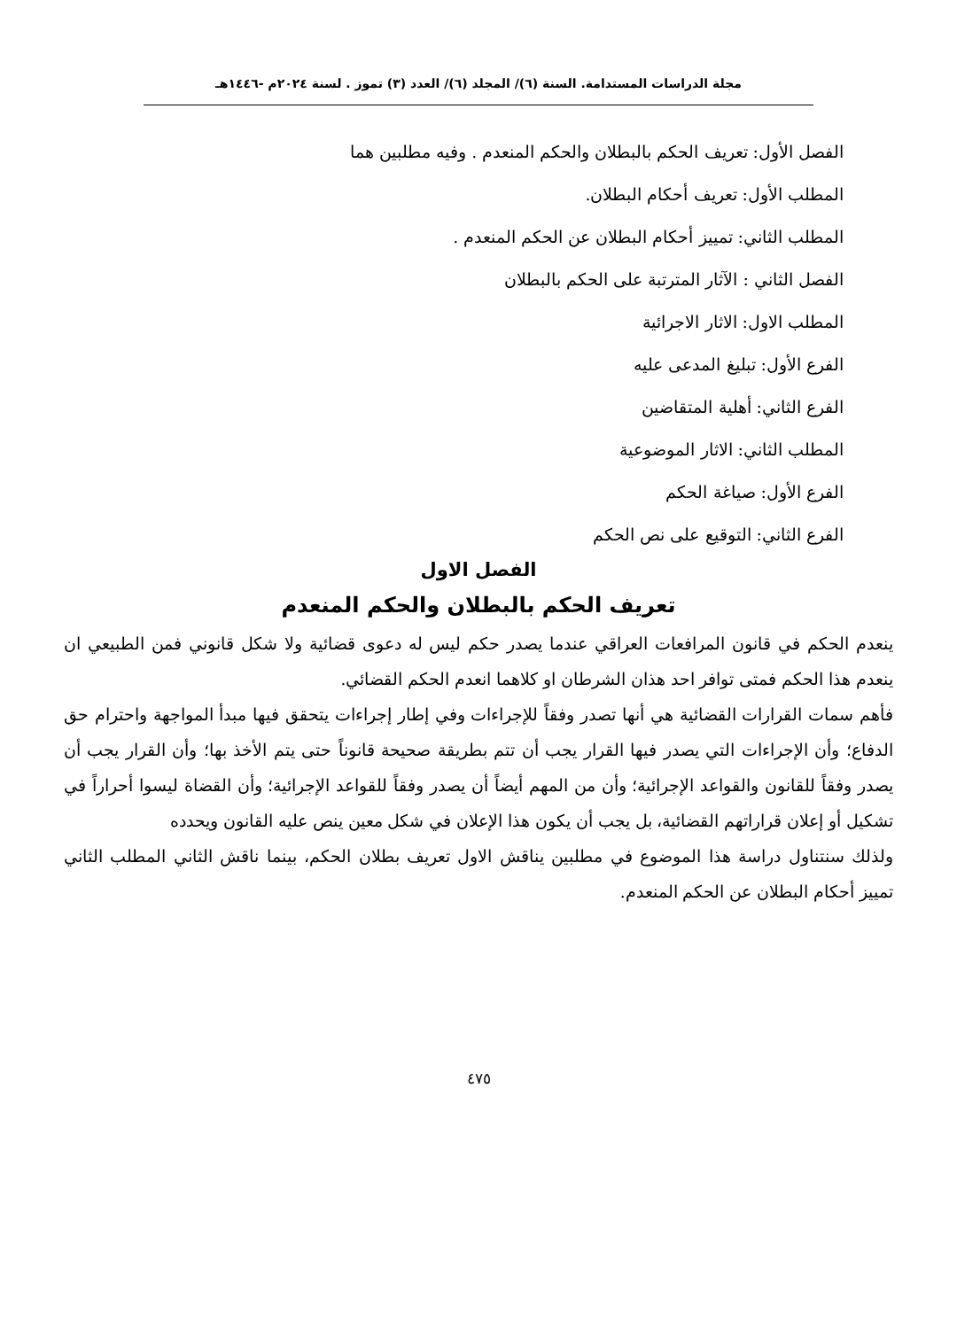مجلة الدراسات المستدامة. السنة (٦)/ المجلد (٦)/ العدد (٣) تموز . لسنة ٢٠٢٤م -١٤٤٦هـ
الفصل الأول: تعريف الحكم بالبطلان والحكم المنعدم . وفيه مطلبين هما
المطلب الأول: تعريف أحكام البطلان.
المطلب الثاني: تمييز أحكام البطلان عن الحكم المنعدم .
الفصل الثاني : الآثار المترتبة على الحكم بالبطلان
المطلب الاول: الاثار الاجرائية
الفرع الأول: تبليغ المدعى عليه
الفرع الثاني: أهلية المتقاضين
المطلب الثاني: الاثار الموضوعية
الفرع الأول: صياغة الحكم
الفرع الثاني: التوقيع على نص الحكم
الفصل الاول
تعريف الحكم بالبطلان والحكم المنعدم
ينعدم الحكم في قانون المرافعات العراقي عندما يصدر حكم ليس له دعوى قضائية ولا شكل قانوني فمن الطبيعي ان ينعدم هذا الحكم فمتى توافر احد هذان الشرطان او كلاهما انعدم الحكم القضائي.
فأهم سمات القرارات القضائية هي أنها تصدر وفقاً للإجراءات وفي إطار إجراءات يتحقق فيها مبدأ المواجهة واحترام حق الدفاع؛ وأن الإجراءات التي يصدر فيها القرار يجب أن تتم بطريقة صحيحة قانوناً حتى يتم الأخذ بها؛ وأن القرار يجب أن يصدر وفقاً للقانون والقواعد الإجرائية؛ وأن من المهم أيضاً أن يصدر وفقاً للقواعد الإجرائية؛ وأن القضاة ليسوا أحراراً في تشكيل أو إعلان قراراتهم القضائية، بل يجب أن يكون هذا الإعلان في شكل معين ينص عليه القانون ويحدده
ولذلك سنتناول دراسة هذا الموضوع في مطلبين يناقش الاول تعريف بطلان الحكم، بينما ناقش الثاني المطلب الثاني تمييز أحكام البطلان عن الحكم المنعدم.
٤٧٥